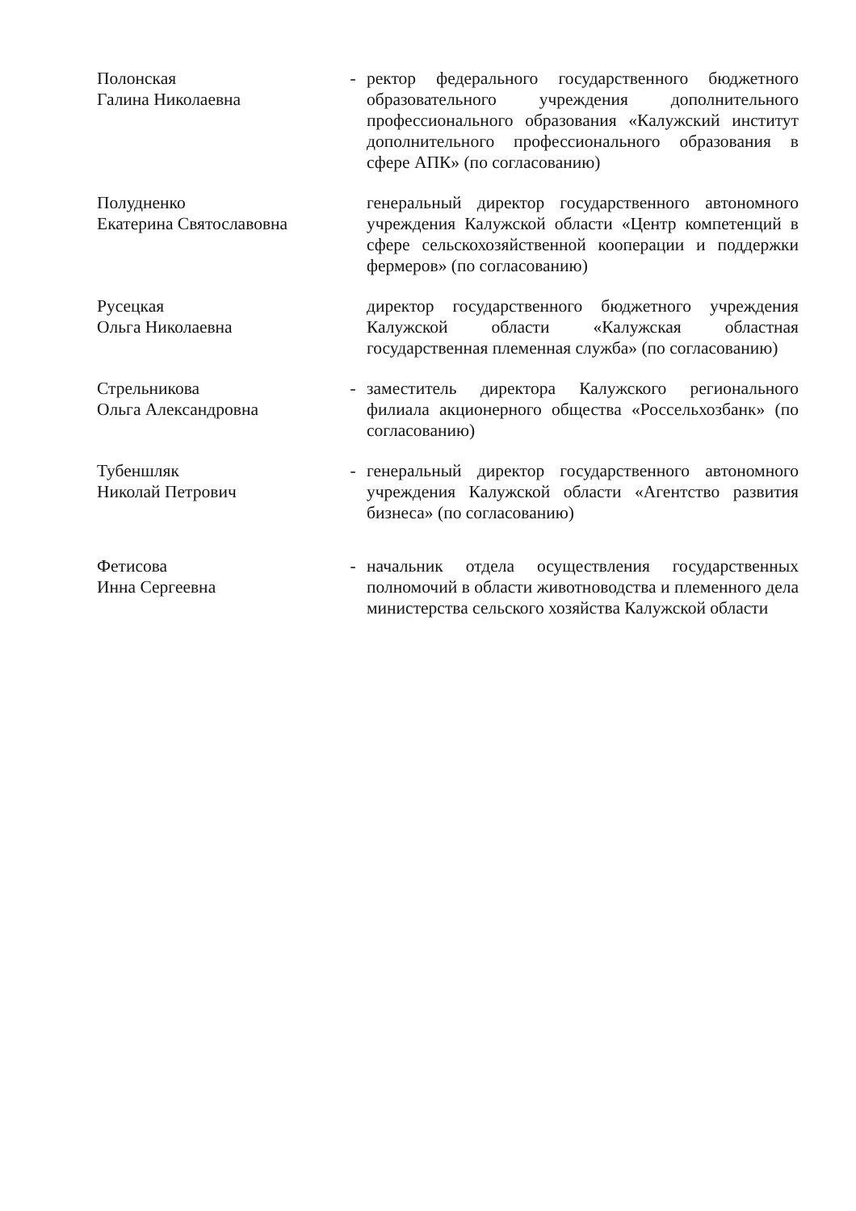Полонская
Галина Николаевна
- ректор федерального государственного бюджетного образовательного учреждения дополнительного профессионального образования «Калужский институт дополнительного профессионального образования в сфере АПК» (по согласованию)
Полудненко
Екатерина Святославовна
генеральный директор государственного автономного учреждения Калужской области «Центр компетенций в сфере сельскохозяйственной кооперации и поддержки фермеров» (по согласованию)
Русецкая
Ольга Николаевна
директор государственного бюджетного учреждения Калужской области «Калужская областная государственная племенная служба» (по согласованию)
Стрельникова
Ольга Александровна
- заместитель директора Калужского регионального филиала акционерного общества «Россельхозбанк» (по согласованию)
Тубеншляк
Николай Петрович
- генеральный директор государственного автономного учреждения Калужской области «Агентство развития бизнеса» (по согласованию)
Фетисова
Инна Сергеевна
- начальник отдела осуществления государственных полномочий в области животноводства и племенного дела министерства сельского хозяйства Калужской области